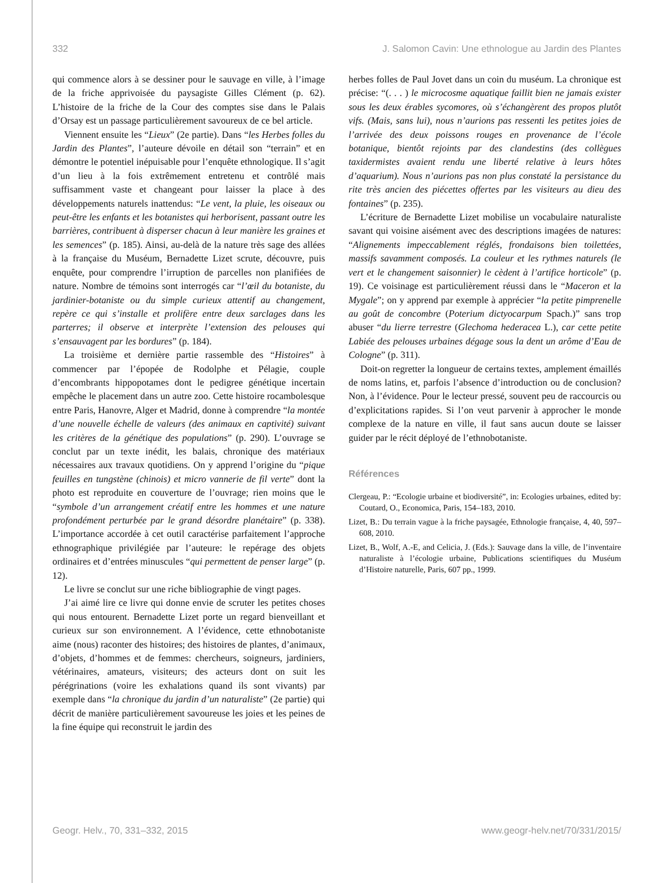332 J. Salomon Cavin: Une ethnologue au Jardin des Plantes
qui commence alors à se dessiner pour le sauvage en ville, à l’image de la friche apprivoisée du paysagiste Gilles Clément (p. 62). L’histoire de la friche de la Cour des comptes sise dans le Palais d’Orsay est un passage particulièrement savoureux de ce bel article.
Viennent ensuite les “Lieux” (2e partie). Dans “les Herbes folles du Jardin des Plantes”, l’auteure dévoile en détail son “terrain” et en démontre le potentiel inépuisable pour l’enquête ethnologique. Il s’agit d’un lieu à la fois extrêmement entretenu et contrôlé mais suffisamment vaste et changeant pour laisser la place à des développements naturels inattendus: “Le vent, la pluie, les oiseaux ou peut-être les enfants et les botanistes qui herborisent, passant outre les barrières, contribuent à disperser chacun à leur manière les graines et les semences” (p. 185). Ainsi, au-delà de la nature très sage des allées à la française du Muséum, Bernadette Lizet scrute, découvre, puis enquête, pour comprendre l’irruption de parcelles non planifiées de nature. Nombre de témoins sont interrogés car “l’œil du botaniste, du jardinier-botaniste ou du simple curieux attentif au changement, repère ce qui s’installe et prolifère entre deux sarclages dans les parterres; il observe et interprète l’extension des pelouses qui s’ensauvagent par les bordures” (p. 184).
La troisième et dernière partie rassemble des “Histoires” à commencer par l’épopée de Rodolphe et Pélagie, couple d’encombrants hippopotames dont le pedigree génétique incertain empêche le placement dans un autre zoo. Cette histoire rocambolesque entre Paris, Hanovre, Alger et Madrid, donne à comprendre “la montée d’une nouvelle échelle de valeurs (des animaux en captivité) suivant les critères de la génétique des populations” (p. 290). L’ouvrage se conclut par un texte inédit, les balais, chronique des matériaux nécessaires aux travaux quotidiens. On y apprend l’origine du “pique feuilles en tungstène (chinois) et micro vannerie de fil verte” dont la photo est reproduite en couverture de l’ouvrage; rien moins que le “symbole d’un arrangement créatif entre les hommes et une nature profondément perturbée par le grand désordre planétaire” (p. 338). L’importance accordée à cet outil caractérise parfaitement l’approche ethnographique privilégiée par l’auteure: le repérage des objets ordinaires et d’entrées minuscules “qui permettent de penser large” (p. 12).
Le livre se conclut sur une riche bibliographie de vingt pages.
J’ai aimé lire ce livre qui donne envie de scruter les petites choses qui nous entourent. Bernadette Lizet porte un regard bienveillant et curieux sur son environnement. A l’évidence, cette ethnobotaniste aime (nous) raconter des histoires; des histoires de plantes, d’animaux, d’objets, d’hommes et de femmes: chercheurs, soigneurs, jardiniers, vétérinaires, amateurs, visiteurs; des acteurs dont on suit les pérégrinations (voire les exhalations quand ils sont vivants) par exemple dans “la chronique du jardin d’un naturaliste” (2e partie) qui décrit de manière particulièrement savoureuse les joies et les peines de la fine équipe qui reconstruit le jardin des
herbes folles de Paul Jovet dans un coin du muséum. La chronique est précise: “(. . . ) le microcosme aquatique faillit bien ne jamais exister sous les deux érables sycomores, où s’échangèrent des propos plutôt vifs. (Mais, sans lui), nous n’aurions pas ressenti les petites joies de l’arrivée des deux poissons rouges en provenance de l’école botanique, bientôt rejoints par des clandestins (des collègues taxidermistes avaient rendu une liberté relative à leurs hôtes d’aquarium). Nous n’aurions pas non plus constaté la persistance du rite très ancien des piécettes offertes par les visiteurs au dieu des fontaines” (p. 235).
L’écriture de Bernadette Lizet mobilise un vocabulaire naturaliste savant qui voisine aisément avec des descriptions imagées de natures: “Alignements impeccablement réglés, frondaisons bien toilettées, massifs savamment composés. La couleur et les rythmes naturels (le vert et le changement saisonnier) le cèdent à l’artifice horticole” (p. 19). Ce voisinage est particulièrement réussi dans le “Maceron et la Mygale”; on y apprend par exemple à apprécier “la petite pimprenelle au goût de concombre (Poterium dictyocarpum Spach.)” sans trop abuser “du lierre terrestre (Glechoma hederacea L.), car cette petite Labiée des pelouses urbaines dégage sous la dent un arôme d’Eau de Cologne” (p. 311).
Doit-on regretter la longueur de certains textes, amplement émaillés de noms latins, et, parfois l’absence d’introduction ou de conclusion? Non, à l’évidence. Pour le lecteur pressé, souvent peu de raccourcis ou d’explicitations rapides. Si l’on veut parvenir à approcher le monde complexe de la nature en ville, il faut sans aucun doute se laisser guider par le récit déployé de l’ethnobotaniste.
Références
Clergeau, P.: “Ecologie urbaine et biodiversité”, in: Ecologies urbaines, edited by: Coutard, O., Economica, Paris, 154–183, 2010.
Lizet, B.: Du terrain vague à la friche paysagée, Ethnologie française, 4, 40, 597–608, 2010.
Lizet, B., Wolf, A.-E, and Celicia, J. (Eds.): Sauvage dans la ville, de l’inventaire naturaliste à l’écologie urbaine, Publications scientifiques du Muséum d’Histoire naturelle, Paris, 607 pp., 1999.
Geogr. Helv., 70, 331–332, 2015 www.geogr-helv.net/70/331/2015/